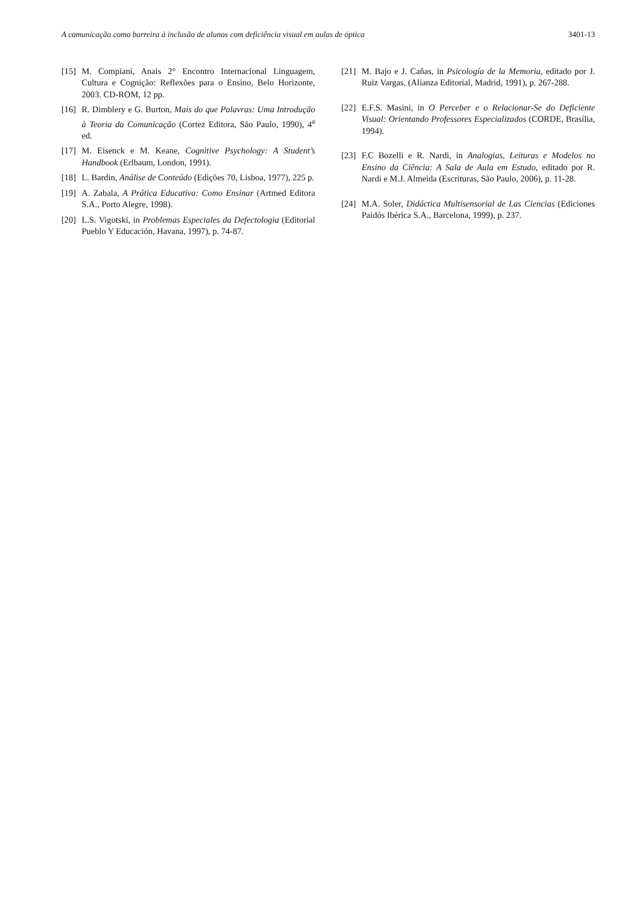A comunicação como barreira à inclusão de alunos com deficiência visual em aulas de óptica 3401-13
[15] M. Compiani, Anais 2° Encontro Internacional Linguagem, Cultura e Cognição: Reflexões para o Ensino, Belo Horizonte, 2003. CD-ROM, 12 pp.
[16] R. Dimblery e G. Burton, Mais do que Palavras: Uma Introdução à Teoria da Comunicação (Cortez Editora, São Paulo, 1990), 4<sup>a</sup> ed.
[17] M. Eisenck e M. Keane, Cognitive Psychology: A Student’s Handbook (Erlbaum, London, 1991).
[18] L. Bardin, Análise de Conteúdo (Edições 70, Lisboa, 1977), 225 p.
[19] A. Zabala, A Prática Educativa: Como Ensinar (Artmed Editora S.A., Porto Alegre, 1998).
[20] L.S. Vigotski, in Problemas Especiales da Defectologia (Editorial Pueblo Y Educación, Havana, 1997), p. 74-87.
[21] M. Bajo e J. Cañas, in Psicología de la Memoria, editado por J. Ruiz Vargas, (Alianza Editorial, Madrid, 1991), p. 267-288.
[22] E.F.S. Masini, in O Perceber e o Relacionar-Se do Deficiente Visual: Orientando Professores Especializados (CORDE, Brasília, 1994).
[23] F.C Bozelli e R. Nardi, in Analogias, Leituras e Modelos no Ensino da Ciência: A Sala de Aula em Estudo, editado por R. Nardi e M.J. Almeida (Escrituras, São Paulo, 2006), p. 11-28.
[24] M.A. Soler, Didáctica Multisensorial de Las Ciencias (Ediciones Paidós Ibérica S.A., Barcelona, 1999), p. 237.